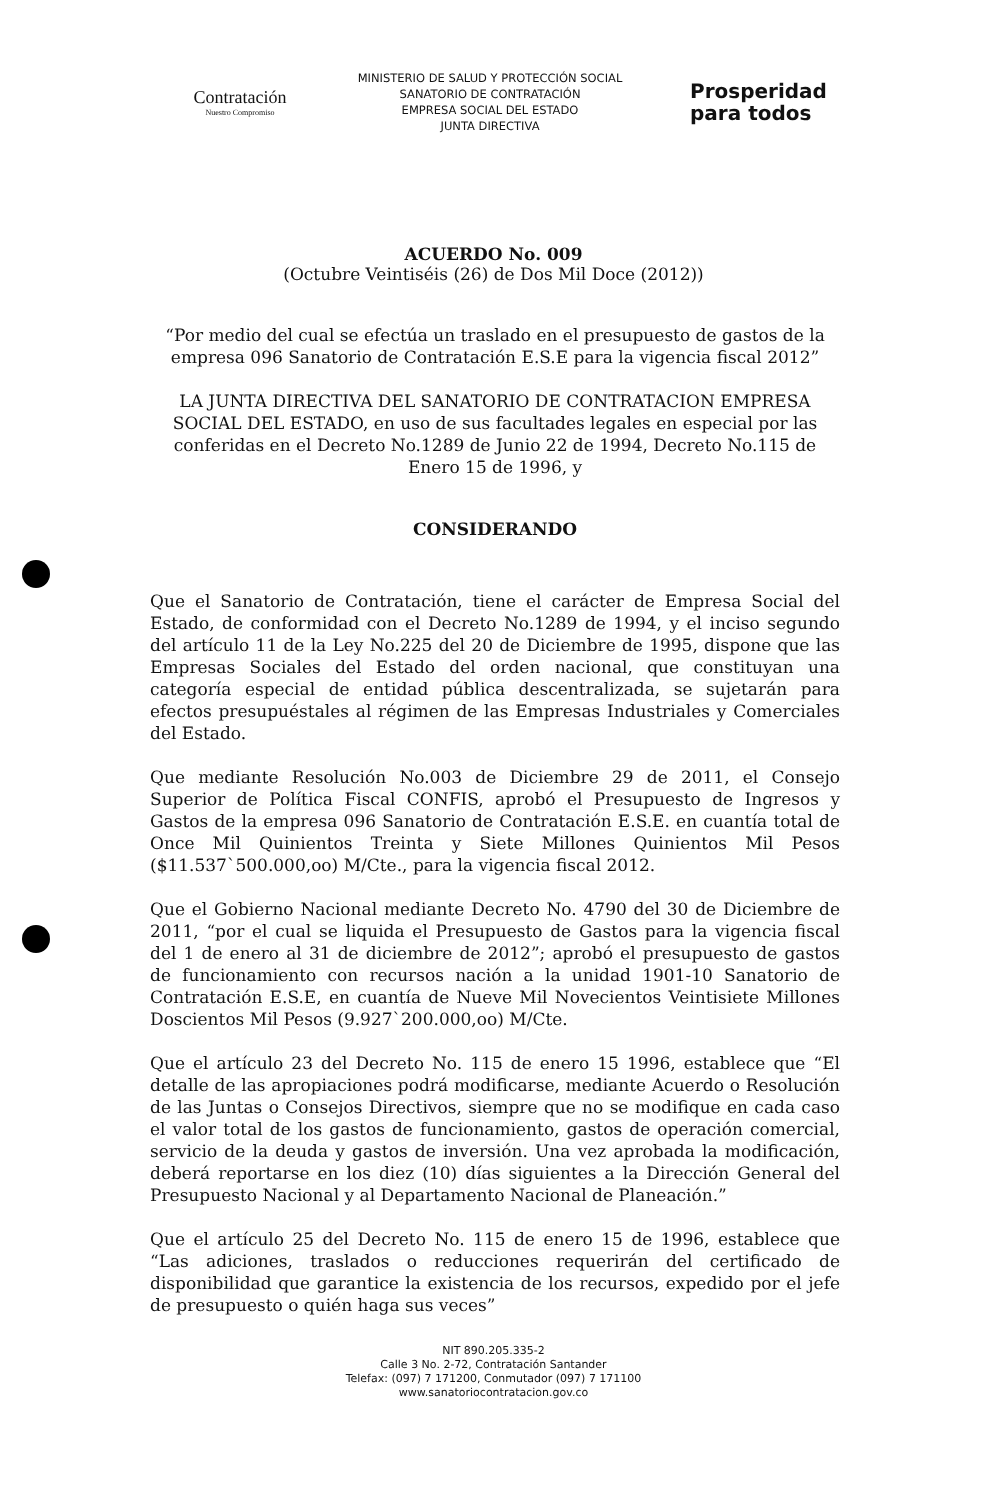Contratación
Nuestro Compromiso
MINISTERIO DE SALUD Y PROTECCIÓN SOCIAL
SANATORIO DE CONTRATACIÓN
EMPRESA SOCIAL DEL ESTADO
JUNTA DIRECTIVA
Prosperidad
para todos
ACUERDO No. 009
(Octubre Veintiséis (26) de Dos Mil Doce (2012))
“Por medio del cual se efectúa un traslado en el presupuesto de gastos de la empresa 096 Sanatorio de Contratación E.S.E para la vigencia fiscal 2012”
LA JUNTA DIRECTIVA DEL SANATORIO DE CONTRATACION EMPRESA SOCIAL DEL ESTADO, en uso de sus facultades legales en especial por las conferidas en el Decreto No.1289 de Junio 22 de 1994, Decreto No.115 de Enero 15 de 1996, y
CONSIDERANDO
Que el Sanatorio de Contratación, tiene el carácter de Empresa Social del Estado, de conformidad con el Decreto No.1289 de 1994, y el inciso segundo del artículo 11 de la Ley No.225 del 20 de Diciembre de 1995, dispone que las Empresas Sociales del Estado del orden nacional, que constituyan una categoría especial de entidad pública descentralizada, se sujetarán para efectos presupuéstales al régimen de las Empresas Industriales y Comerciales del Estado.
Que mediante Resolución No.003 de Diciembre 29 de 2011, el Consejo Superior de Política Fiscal CONFIS, aprobó el Presupuesto de Ingresos y Gastos de la empresa 096 Sanatorio de Contratación E.S.E. en cuantía total de Once Mil Quinientos Treinta y Siete Millones Quinientos Mil Pesos ($11.537`500.000,oo) M/Cte., para la vigencia fiscal 2012.
Que el Gobierno Nacional mediante Decreto No. 4790 del 30 de Diciembre de 2011, “por el cual se liquida el Presupuesto de Gastos para la vigencia fiscal del 1 de enero al 31 de diciembre de 2012”; aprobó el presupuesto de gastos de funcionamiento con recursos nación a la unidad 1901-10 Sanatorio de Contratación E.S.E, en cuantía de Nueve Mil Novecientos Veintisiete Millones Doscientos Mil Pesos (9.927`200.000,oo) M/Cte.
Que el artículo 23 del Decreto No. 115 de enero 15 1996, establece que “El detalle de las apropiaciones podrá modificarse, mediante Acuerdo o Resolución de las Juntas o Consejos Directivos, siempre que no se modifique en cada caso el valor total de los gastos de funcionamiento, gastos de operación comercial, servicio de la deuda y gastos de inversión. Una vez aprobada la modificación, deberá reportarse en los diez (10) días siguientes a la Dirección General del Presupuesto Nacional y al Departamento Nacional de Planeación.”
Que el artículo 25 del Decreto No. 115 de enero 15 de 1996, establece que “Las adiciones, traslados o reducciones requerirán del certificado de disponibilidad que garantice la existencia de los recursos, expedido por el jefe de presupuesto o quién haga sus veces”
NIT 890.205.335-2
Calle 3 No. 2-72, Contratación Santander
Telefax: (097) 7 171200, Conmutador (097) 7 171100
www.sanatoriocontratacion.gov.co